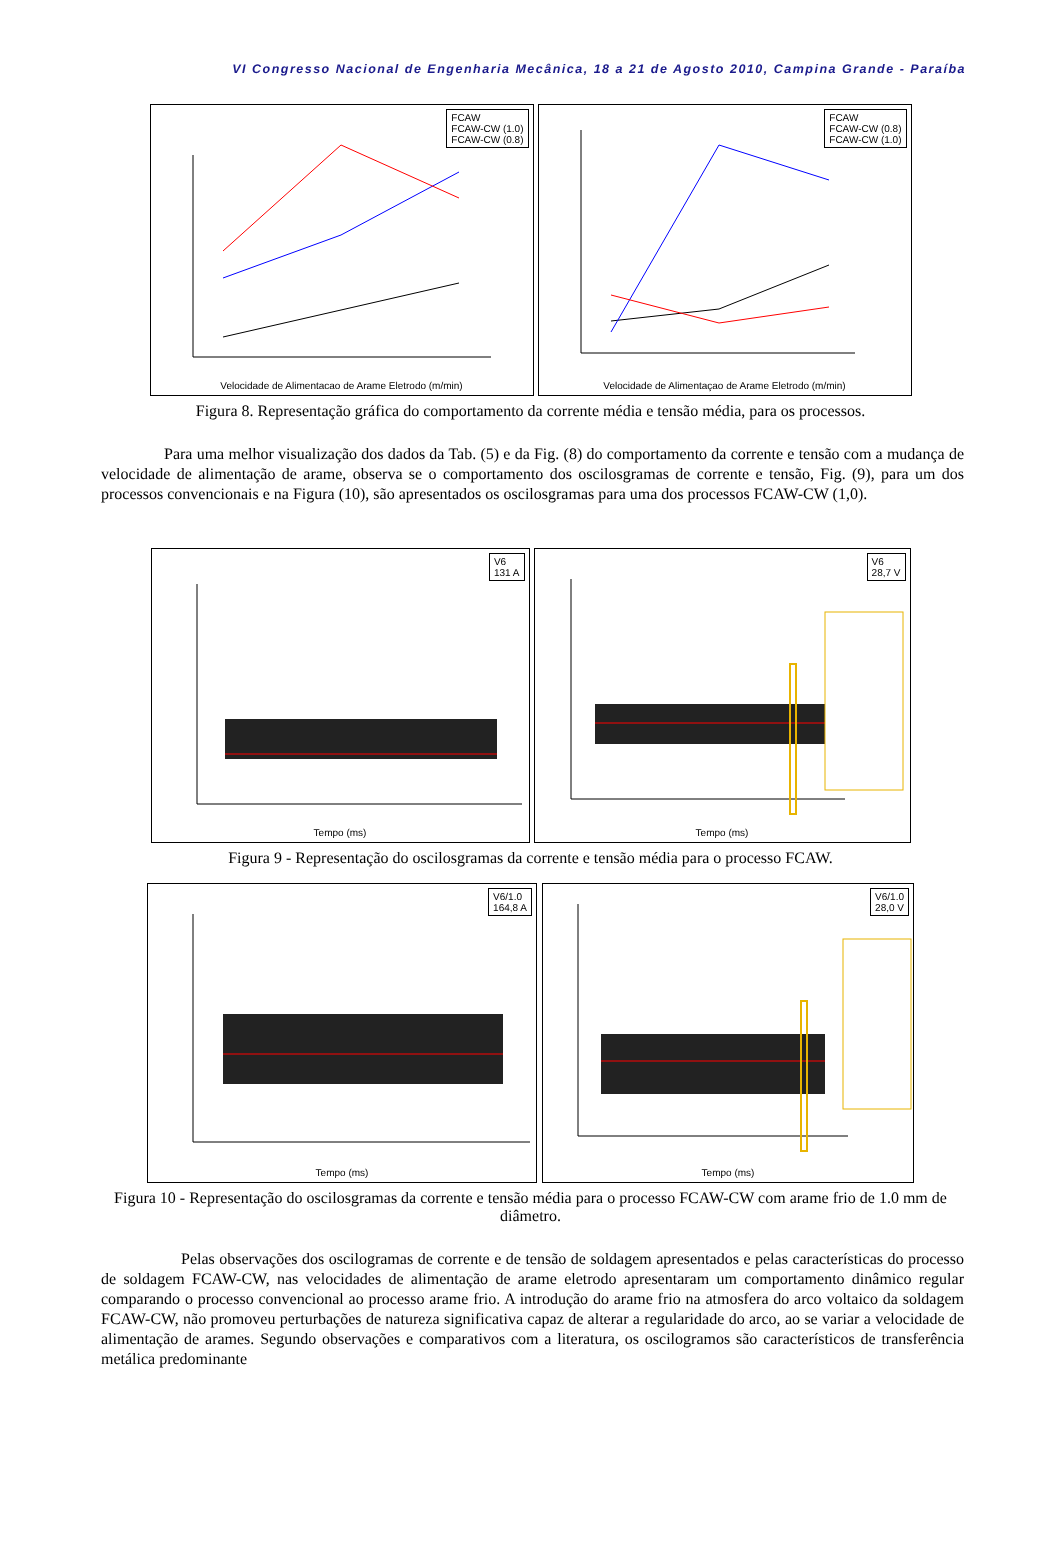VI Congresso Nacional de Engenharia Mecânica, 18 a 21 de Agosto 2010, Campina Grande - Paraíba
FCAW
FCAW-CW (1.0)
FCAW-CW (0.8)
Velocidade de Alimentacao de Arame Eletrodo (m/min)
FCAW
FCAW-CW (0.8)
FCAW-CW (1.0)
Velocidade de Alimentaçao de Arame Eletrodo (m/min)
Figura 8. Representação gráfica do comportamento da corrente média e tensão média, para os processos.
Para uma melhor visualização dos dados da Tab. (5) e da Fig. (8) do comportamento da corrente e tensão com a mudança de velocidade de alimentação de arame, observa se o comportamento dos oscilosgramas de corrente e tensão, Fig. (9), para um dos processos convencionais e na Figura (10), são apresentados os oscilosgramas para uma dos processos FCAW-CW (1,0).
V6
131 A
Tempo (ms)
V6
28,7 V
Tempo (ms)
Figura 9 - Representação do oscilosgramas da corrente e tensão média para o processo FCAW.
V6/1.0
164,8 A
Tempo (ms)
V6/1.0
28,0 V
Tempo (ms)
Figura 10 - Representação do oscilosgramas da corrente e tensão média para o processo FCAW-CW com arame frio de 1.0 mm de diâmetro.
Pelas observações dos oscilogramas de corrente e de tensão de soldagem apresentados e pelas características do processo de soldagem FCAW-CW, nas velocidades de alimentação de arame eletrodo apresentaram um comportamento dinâmico regular comparando o processo convencional ao processo arame frio. A introdução do arame frio na atmosfera do arco voltaico da soldagem FCAW-CW, não promoveu perturbações de natureza significativa capaz de alterar a regularidade do arco, ao se variar a velocidade de alimentação de arames. Segundo observações e comparativos com a literatura, os oscilogramos são característicos de transferência metálica predominante